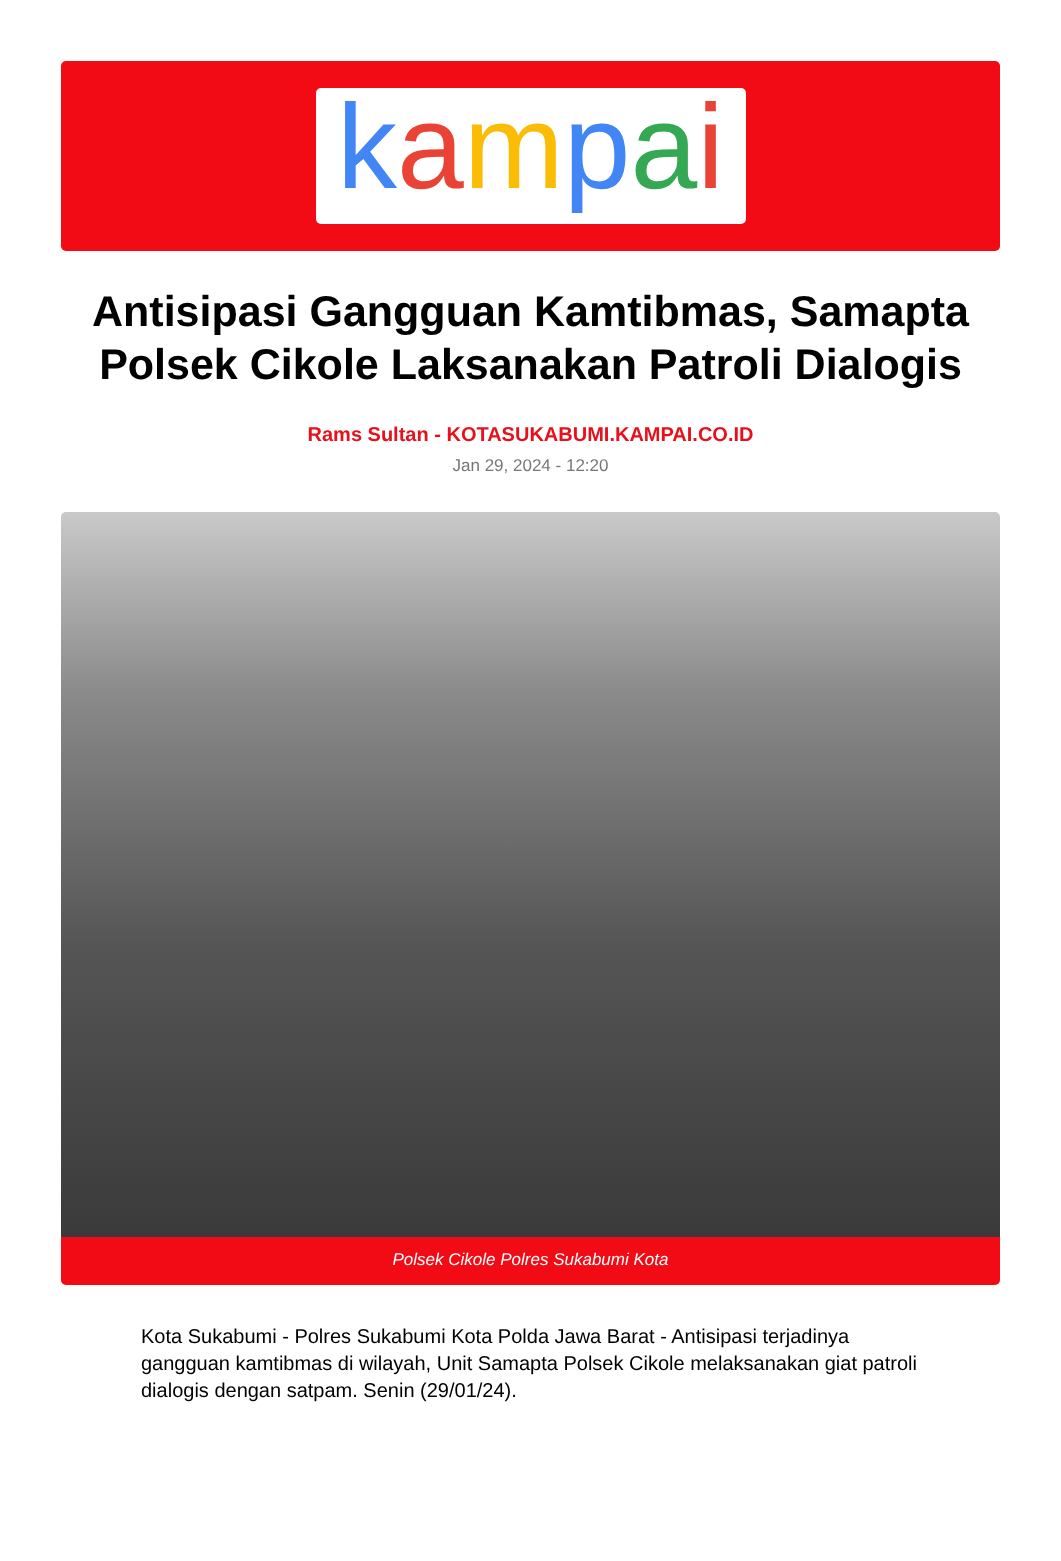kampai
Antisipasi Gangguan Kamtibmas, Samapta Polsek Cikole Laksanakan Patroli Dialogis
Rams Sultan - KOTASUKABUMI.KAMPAI.CO.ID
Jan 29, 2024 - 12:20
Polsek Cikole Polres Sukabumi Kota
Kota Sukabumi - Polres Sukabumi Kota Polda Jawa Barat - Antisipasi terjadinya gangguan kamtibmas di wilayah, Unit Samapta Polsek Cikole melaksanakan giat patroli dialogis dengan satpam. Senin (29/01/24).